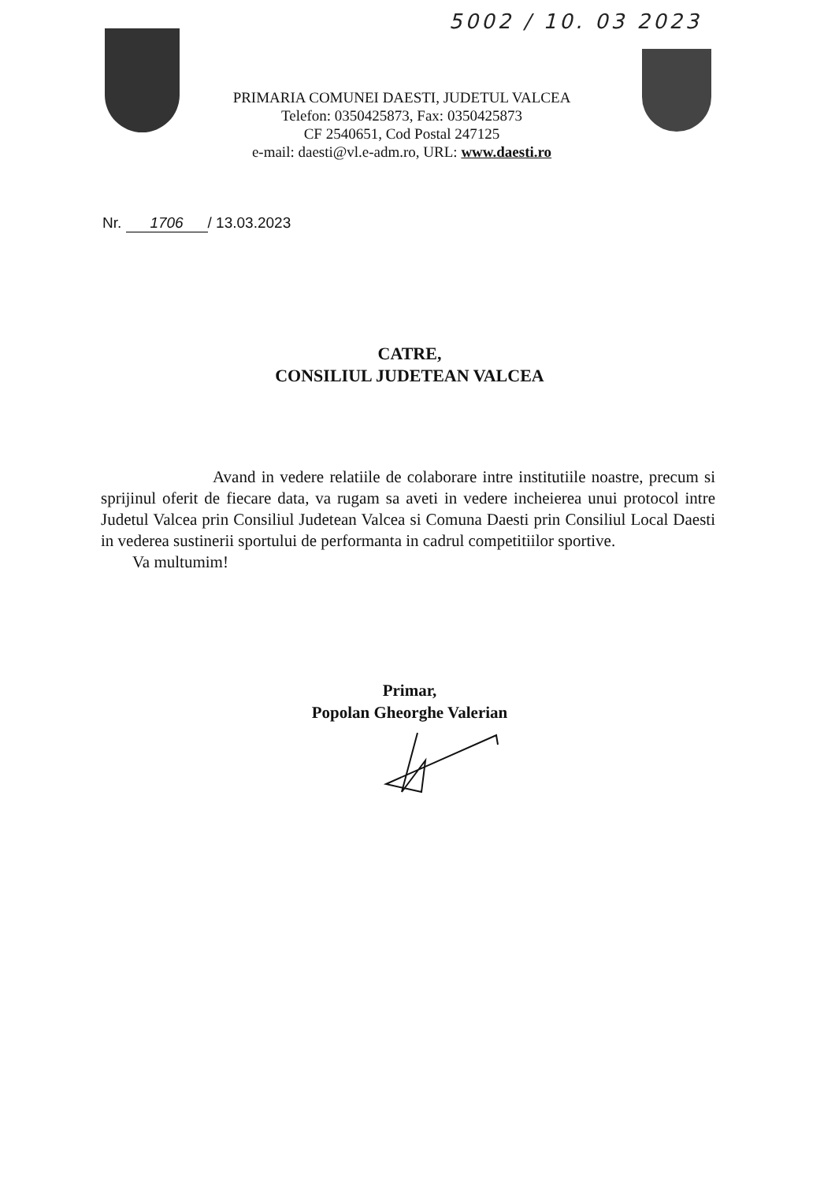5002 / 10. 03 2023
PRIMARIA COMUNEI DAESTI, JUDETUL VALCEA
Telefon: 0350425873, Fax: 0350425873
CF 2540651, Cod Postal 247125
e-mail: daesti@vl.e-adm.ro, URL: www.daesti.ro
Nr. 1706 / 13.03.2023
CATRE,
CONSILIUL JUDETEAN VALCEA
Avand in vedere relatiile de colaborare intre institutiile noastre, precum si sprijinul oferit de fiecare data, va rugam sa aveti in vedere incheierea unui protocol intre Judetul Valcea prin Consiliul Judetean Valcea si Comuna Daesti prin Consiliul Local Daesti in vederea sustinerii sportului de performanta in cadrul competitiilor sportive.
Va multumim!
Primar,
Popolan Gheorghe Valerian